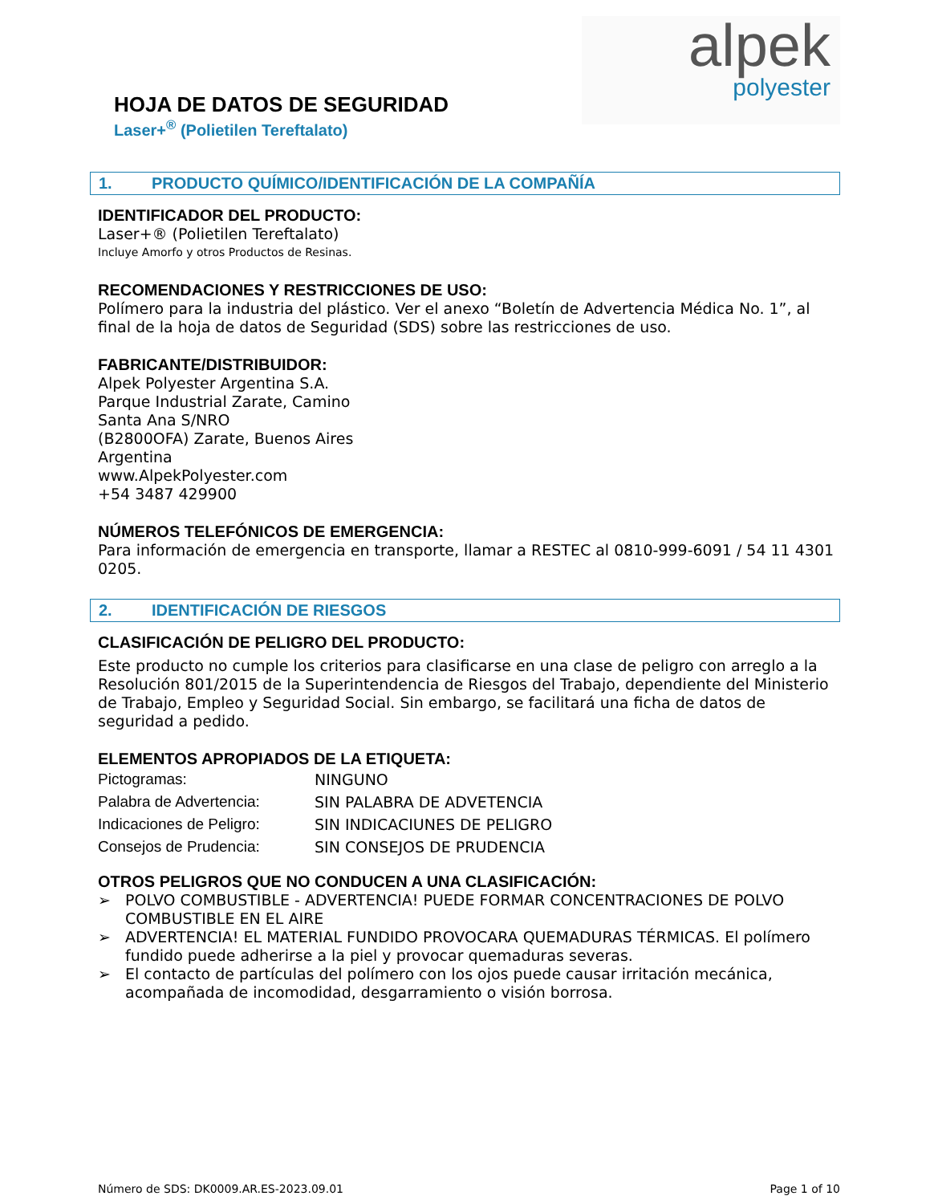HOJA DE DATOS DE SEGURIDAD
Laser+<sup>®</sup> (Polietilen Tereftalato)
alpek
polyester
1. PRODUCTO QUÍMICO/IDENTIFICACIÓN DE LA COMPAÑÍA
IDENTIFICADOR DEL PRODUCTO:
Laser+® (Polietilen Tereftalato)
Incluye Amorfo y otros Productos de Resinas.
RECOMENDACIONES Y RESTRICCIONES DE USO:
Polímero para la industria del plástico. Ver el anexo “Boletín de Advertencia Médica No. 1”, al final de la hoja de datos de Seguridad (SDS) sobre las restricciones de uso.
FABRICANTE/DISTRIBUIDOR:
Alpek Polyester Argentina S.A.
Parque Industrial Zarate, Camino
Santa Ana S/NRO
(B2800OFA) Zarate, Buenos Aires
Argentina
www.AlpekPolyester.com
+54 3487 429900
NÚMEROS TELEFÓNICOS DE EMERGENCIA:
Para información de emergencia en transporte, llamar a RESTEC al 0810-999-6091 / 54 11 4301 0205.
2. IDENTIFICACIÓN DE RIESGOS
CLASIFICACIÓN DE PELIGRO DEL PRODUCTO:
Este producto no cumple los criterios para clasificarse en una clase de peligro con arreglo a la Resolución 801/2015 de la Superintendencia de Riesgos del Trabajo, dependiente del Ministerio de Trabajo, Empleo y Seguridad Social. Sin embargo, se facilitará una ficha de datos de seguridad a pedido.
ELEMENTOS APROPIADOS DE LA ETIQUETA:
| Pictogramas: | NINGUNO |
| Palabra de Advertencia: | SIN PALABRA DE ADVETENCIA |
| Indicaciones de Peligro: | SIN INDICACIUNES DE PELIGRO |
| Consejos de Prudencia: | SIN CONSEJOS DE PRUDENCIA |
OTROS PELIGROS QUE NO CONDUCEN A UNA CLASIFICACIÓN:
➢ POLVO COMBUSTIBLE - ADVERTENCIA! PUEDE FORMAR CONCENTRACIONES DE POLVO COMBUSTIBLE EN EL AIRE
➢ ADVERTENCIA! EL MATERIAL FUNDIDO PROVOCARA QUEMADURAS TÉRMICAS. El polímero fundido puede adherirse a la piel y provocar quemaduras severas.
➢ El contacto de partículas del polímero con los ojos puede causar irritación mecánica, acompañada de incomodidad, desgarramiento o visión borrosa.
Número de SDS: DK0009.AR.ES-2023.09.01 Page 1 of 10